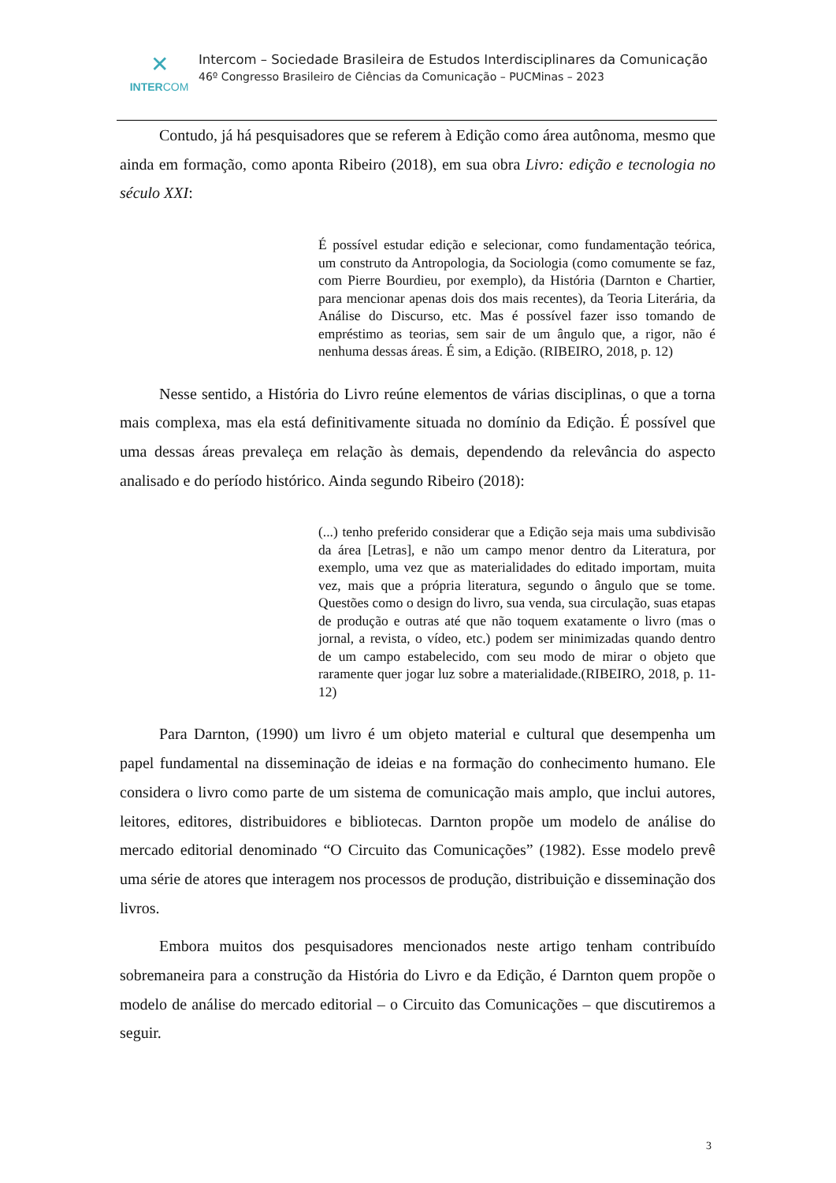✕
INTERCOM
Intercom – Sociedade Brasileira de Estudos Interdisciplinares da Comunicação
46º Congresso Brasileiro de Ciências da Comunicação – PUCMinas – 2023
Contudo, já há pesquisadores que se referem à Edição como área autônoma, mesmo que ainda em formação, como aponta Ribeiro (2018), em sua obra Livro: edição e tecnologia no século XXI:
É possível estudar edição e selecionar, como fundamentação teórica, um construto da Antropologia, da Sociologia (como comumente se faz, com Pierre Bourdieu, por exemplo), da História (Darnton e Chartier, para mencionar apenas dois dos mais recentes), da Teoria Literária, da Análise do Discurso, etc. Mas é possível fazer isso tomando de empréstimo as teorias, sem sair de um ângulo que, a rigor, não é nenhuma dessas áreas. É sim, a Edição. (RIBEIRO, 2018, p. 12)
Nesse sentido, a História do Livro reúne elementos de várias disciplinas, o que a torna mais complexa, mas ela está definitivamente situada no domínio da Edição. É possível que uma dessas áreas prevaleça em relação às demais, dependendo da relevância do aspecto analisado e do período histórico. Ainda segundo Ribeiro (2018):
(...) tenho preferido considerar que a Edição seja mais uma subdivisão da área [Letras], e não um campo menor dentro da Literatura, por exemplo, uma vez que as materialidades do editado importam, muita vez, mais que a própria literatura, segundo o ângulo que se tome. Questões como o design do livro, sua venda, sua circulação, suas etapas de produção e outras até que não toquem exatamente o livro (mas o jornal, a revista, o vídeo, etc.) podem ser minimizadas quando dentro de um campo estabelecido, com seu modo de mirar o objeto que raramente quer jogar luz sobre a materialidade.(RIBEIRO, 2018, p. 11-12)
Para Darnton, (1990) um livro é um objeto material e cultural que desempenha um papel fundamental na disseminação de ideias e na formação do conhecimento humano. Ele considera o livro como parte de um sistema de comunicação mais amplo, que inclui autores, leitores, editores, distribuidores e bibliotecas. Darnton propõe um modelo de análise do mercado editorial denominado “O Circuito das Comunicações” (1982). Esse modelo prevê uma série de atores que interagem nos processos de produção, distribuição e disseminação dos livros.
Embora muitos dos pesquisadores mencionados neste artigo tenham contribuído sobremaneira para a construção da História do Livro e da Edição, é Darnton quem propõe o modelo de análise do mercado editorial – o Circuito das Comunicações – que discutiremos a seguir.
3